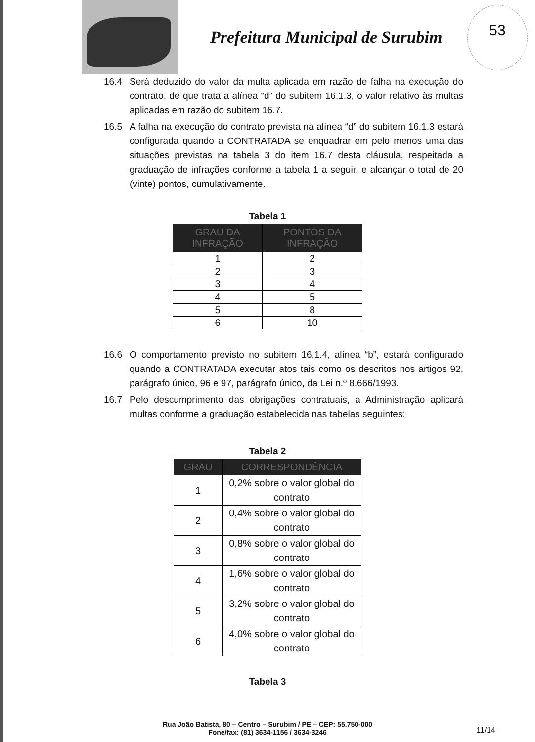Prefeitura Municipal de Surubim
53
16.4 Será deduzido do valor da multa aplicada em razão de falha na execução do contrato, de que trata a alínea “d” do subitem 16.1.3, o valor relativo às multas aplicadas em razão do subitem 16.7.
16.5 A falha na execução do contrato prevista na alínea “d” do subitem 16.1.3 estará configurada quando a CONTRATADA se enquadrar em pelo menos uma das situações previstas na tabela 3 do item 16.7 desta cláusula, respeitada a graduação de infrações conforme a tabela 1 a seguir, e alcançar o total de 20 (vinte) pontos, cumulativamente.
Tabela 1
| GRAU DA INFRAÇÃO | PONTOS DA INFRAÇÃO |
| --- | --- |
| 1 | 2 |
| 2 | 3 |
| 3 | 4 |
| 4 | 5 |
| 5 | 8 |
| 6 | 10 |
16.6 O comportamento previsto no subitem 16.1.4, alínea “b”, estará configurado quando a CONTRATADA executar atos tais como os descritos nos artigos 92, parágrafo único, 96 e 97, parágrafo único, da Lei n.º 8.666/1993.
16.7 Pelo descumprimento das obrigações contratuais, a Administração aplicará multas conforme a graduação estabelecida nas tabelas seguintes:
Tabela 2
| GRAU | CORRESPONDÊNCIA |
| --- | --- |
| 1 | 0,2% sobre o valor global do contrato |
| 2 | 0,4% sobre o valor global do contrato |
| 3 | 0,8% sobre o valor global do contrato |
| 4 | 1,6% sobre o valor global do contrato |
| 5 | 3,2% sobre o valor global do contrato |
| 6 | 4,0% sobre o valor global do contrato |
Tabela 3
Rua João Batista, 80 – Centro – Surubim / PE – CEP: 55.750-000
Fone/fax: (81) 3634-1156 / 3634-3246
11/14